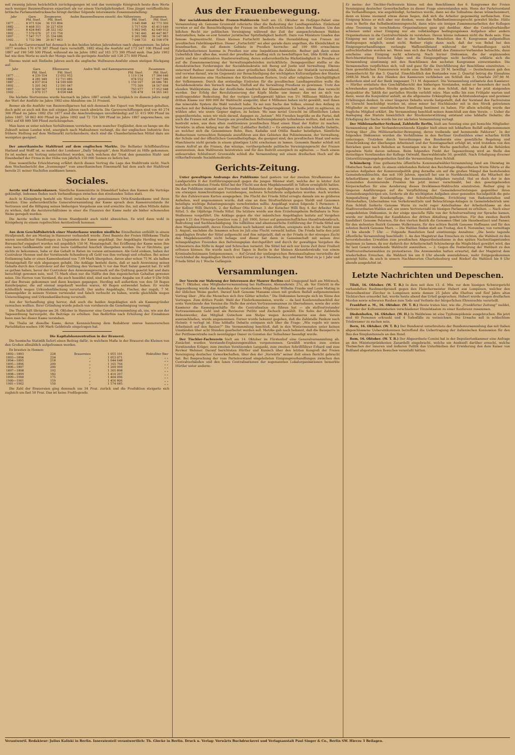seit zwanzig Jahren beträchtlich zurückgegangen ist und das vereinigte Königreich heute dem Werte nach weniger Baumwollwaren exportiert als vor einem Vierteljahrhundert. Eine jüngst veröffentlichte britische Parlamentsdrucksache bringt darüber folgende interessante Zusammenstellung:
| Jahr | Garn | Zeugwaren | Andre Baumwollwaren einschl. des Nähzwirnes | Zusammen |
| --- | --- | --- | --- | --- |
| | Pfd. Sterl. | Pfd. Sterl. | Pfd. Sterl. | Pfd. Sterl. |
| 1877 . . . | 8 971 624 | 30 155 894 | 3 645 848 | 42 773 366 |
| 1882 . . . | 9 468 351 | 30 227 659 | 5 717 639 | 45 413 649 |
| 1887 . . . | 8 424 845 | 28 322 142 | 5 902 945 | 42 649 932 |
| 1892 . . . | 7 570 676 | 27 135 750 | 5 741 441 | 40 447 867 |
| 1897 . . . | 7 547 717 | 25 334 686 | 6 265 580 | 39 147 983 |
| 1902 . . . | 5 732 384 | 29 817 863 | 7 048 731 | 42 598 978 |
Auch der Garnversand hat demnach in den beiden letzten Jahrzehnten rasch abgenommen. Im Jahre 1877 wurden 170 478 387 Pfund Garn verschifft, 1882 stieg die Ausfuhr auf 173 547 100 Pfund und 1887 auf 190 549 500 Pfund, während sie im Jahre 1892 auf 183 373 300 Pfund sank. Das Jahr 1902 hat wie dem Werte so auch der Menge nach die geringste Ausfuhr mit 128 271 800 Pfund.
Ebenso weist seit fünfzehn Jahren auch die englische Wollwaren-Ausfuhr einen stetigen Rückgang auf:
| Jahr | Garn | Ellenwaren | Andre Woll- und Kammgarnwaren | Zusammen |
| --- | --- | --- | --- | --- |
| | Pfd. Sterl. | Pfd. Sterl. | Pfd. Sterl. | Pfd. Sterl. |
| 1877 . . . | 4 239 554 | 12 052 952 | 1 119 134 | 17 384 640 |
| 1882 . . . | 4 281 949 | 12 711 085 | 974 552 | 17 967 586 |
| 1887 . . . | 4 937 014 | 14 599 600 | 1 150 167 | 20 686 781 |
| 1892 . . . | 5 201 342 | 12 591 047 | 775 309 | 18 567 698 |
| 1897 . . . | 6 500 507 | 10 658 464 | 793 977 | 17 952 948 |
| 1902 . . . | 5 070 117 | 8 658 648 | 536 478 | 14 265 243 |
Die höchste Wertsumme wurde hiernach im Jahre 1887 erzielt. Im Vergleich zu diesem Jahre zeigt der Wert der Ausfuhr im Jahre 1902 eine Abnahme um 31 Prozent.
Besser als die Ausfuhr von Baumwollgarnen hat sich demnach der Export von Wollgarnen gehalten, doch geht es auch mit ihm seit einigen Jahren rasch abwärts. Die Garnverschiffungen sind von 40 274 300 Pfund im Jahre 1882 (für 1877 sind die Anschreibungen unvollständig) auf 51 415 900 Pfund im Jahre 1887, 58 862 400 Pfund im Jahre 1892 und 72 724 500 Pfund im Jahre 1897 angewachsen, um 1902 auf 68 989 500 Pfund zurückzugehen.
Man kann es unter solchen Verhältnissen verstehen, wenn mancher Engländer, dem es bange um die Zukunft seines Landes wird, energisch nach Maßnahmen verlangt, die der englischen Industrie ihre frühere Stellung auf dem Weltmarkt zurückerobern; doch sind die Chamberlainschen Mittel dazu am wenigsten geeignet.
Der amerikanische Stahltrust auf dem englischen Markte. Die Belfaster Schiffsbaufirma Harland and Wolff ist, so meldet der Londoner „Daily Telegraph“, dem Stahltrust zu Hilfe gekommen. Es ist soeben ein Vertrag unterzeichnet worden, nach welchem der Trust den gesamten Stahl- und Eisenbedarf der Firma in der Höhe von jährlich 150 000 Tonnen zu liefern hat.
Eine wesentliche Erleichterung erfährt durch diesen Vertrag die Lage des Stahltrusts nicht. Nach dem Wochenbericht des „Ironmonger“ vom amerikanischen Eisenmarkt hat dem auch der Stahltrust bereits 21 seiner Hochöfen ausblasen lassen.
Sociales.
Aerzte und Krankenkassen. Sämtliche Kassenärzte in Düsseldorf haben den Kassen die Verträge gekündigt. Indessen finden noch Verhandlungen zwischen den streitenden Teilen statt.
Auch in Königsberg besteht ein Streit zwischen der gemeinsamen Orts-Krankenkasse und ihren Aerzten. Eine außerordentliche Generalversammlung der Kasse sprach dem Kassenvorstande ihr Vertrauen und die Billigung seines bisherigen Vorgehens aus und ersuchte ihn, mit allen Mitteln dahin zu wirken, daß die Aerzteverhältnisse in einer die Finanzen der Kasse mehr als bisher schonenden Weise geregelt werden.
Die Aerzte wollen nun von ihrem Standpunkt auch nicht abweichen. Es wird dann wohl in Königsberg zu einem regelrechten Aerztestreik kommen.
Aus dem Geschäftsbetrieb einer Musterkasse wurden niedliche Einzelheiten enthüllt in einem Strafprozeß, der am Montag in Hannover verhandelt wurde. Zwei Beamte der Freien Hilfskasse Thalia waren unredlicher Handlungen zu Ungunsten der Kasse angeklagt. Der Angeklagte Herding war als Bureauchef engagiert worden mit angeblich 150 M. Monatsgehalt. Bei Eröffnung der Kasse seien ihm eine leere Geldkassette und zwei leere Geldbeutel feierlich übergeben worden. Da er fürchtete, gar nichts zu bekommen, habe er das Gehalt in Raten im voraus entnommen. Als Geld einkam, haben der Controleur Hennes und der Vorsitzende Schomburg oft Geld von ihm verlangt und erhalten. Bei seiner Entlassung habe er einen Kassenbestand von 7,09 Mark übergeben, davon aber schon 75 M. als halbes Monatsgehalt für sich abgezogen gehabt. Die Anklage besteht darin, daß er nach Anweisung seines Gehalts durch den Controleur auf der Quittung den Vermerk ½ vor das Wort Salair gesetzt hat. Er will es gethan haben, bevor der Controleur den Anweisungsvermerk auf die Quittung gesetzt hat und dazu berechtigt gewesen sein, weil 75 Mark eben nur die Hälfte des ihm zugesicherten Gehaltes gewesen seien. Die Herren vom Vorstand, die auch besoldet sind, sind nach seiner Angabe um 8 oder 9 Uhr früh auf das Bureau gekommen und dann kneipen gegangen. Herding soll außerdem von den 50 Bogen Kanzleipapier, die auf einmal angekauft worden waren, 40 Bogen entwendet haben. Er wurde schließlich wegen Urkundenfälschung verurteilt. Der andre Angeklagte, Fischer, der zugab, 7 M. Kassengelder in seinem Nutzen verwendet und falsch verbucht zu haben, wurde gleichfalls wegen Unterschlagung und Urkundenfälschung verurteilt.
Aus der Verhandlung ging hervor, daß auch die beiden Angeklagten sich als Kassengründer versuchen wollten. Ihrer Gründung wurde jedoch von vornherein die Genehmigung versagt.
Die Thalia hält übrigens am 26. Oktober in Hannover eine Generalversammlung ab, um, wie aus der Tagesordnung hervorgeht, die Beiträge zu erhöhen. Das Bedürfnis nach Erhöhung der Einnahmen kann man bei dieser Kasse verstehen.
Die Thalia ist dieselbe Kasse, deren Kennzeichnung dem Redakteur unsres hannoverschen Parteiblattes soeben 100 Mark Geldstrafe eingetragen hat.
Die Kapitalskonzentration in der Brauerei.
Die hessische Statistik liefert einen Beitrag dafür, in welchem Maße in der Brauerei die Kleinen von den Großen allmählich aufgefressen werden.
Es brauten in Hessen:
| 1892—1893 | 228 | Brauereien | 1 055 191 | Hektoliter Bier |
| 1893—1894 | 224 | „ | 1 053 071 | „ „ |
| 1894—1895 | 218 | „ | 1 044 648 | „ „ |
| 1895—1896 | 209 | „ | 1 165 766 | „ „ |
| 1896—1897 | 200 | „ | 1 209 999 | „ „ |
| 1897—1898 | 192 | „ | 1 305 898 | „ „ |
| 1898—1899 | 182 | „ | 1 410 297 | „ „ |
| 1899—1900 | 175 | „ | 1 404 096 | „ „ |
| 1900—1901 | 159 | „ | 1 456 806 | „ „ |
| 1901—1902 | 150 | „ | 1 574 685 | „ „ |
Die Zahl der Brauereien ging demnach um 34 Proz. zurück und die Produktion steigerte sich zugleich um fast 50 Proz. Das ist keine Freßlegende.
Aus der Frauenbewegung.
Der socialdemokratische Frauen-Wahlverein hielt am 15. Oktober im Hofjäger-Palast eine Versammlung ab. Genosse Grunwald referierte über die Bedeutung der Landtagswahlen. Einleitend verwies er auf die Benachteiligung der Frauen im öffentlich-rechtlichen Leben des Staates. Um das bißchen Recht zur politischen Vereinigung während der Zeit der ausgeschriebenen Wahlen festzustellen, habe es erst feinster juristischer Spitzfindigkeit bedurft. Dazu von Ministers Gnaden das famose Segmentrecht. Einen kleinen Fortschritt bedeute die Heranbildung von Frauen zur preußischen Fabrikinspektion. Dieser „Fortschritt“ sei aber gerade dazu angethan, die Kleinlichkeit zu brandmarken, die auf diesem Gebiete in Preußen herrsche: auf 100 000 erwachsene Fabrikarbeiterinnen komme in Preußen nur eine Inspektions-Assistentin. Redner gab dann einen Ueberblick über alles das, womit der preußische Landtag sich zu beschäftigen hat, übte Kritik an der Justiz und der reaktionären Staatsverwaltung, deren außerordentliche Rückständigkeit in Preußen er auf die Zusammensetzung der Verwaltungsbehörden zurückführte. Demgegenüber stellte er die demokratischen Forderungen der Socialdemokratie mit Bezug auf Justiz und Verwaltung. Ebenso unterwarf Redner unser Schulwesen einer gründlichen Kritik, die Zahlen der Statistik verwendend, und verwies darauf, wie im Gegensatz zur Benachteiligung der wichtigsten Kulturaufgaben des Staates und der Kommune eine Hochsaison des Kirchenbaues floriere, trotz aller religiösen Gleichgültigkeit der Volksmassen. Durch das erstmalige Eintreten für die preußischen Landtagswahlen wolle die Socialdemokratie den Versuch machen, Einfluß auf die Verwaltung Preußens zu gewinnen. Trotz des elenden Wahlsystems, das der deutlichste Ausdruck der Klassenherrschaft sei, müsse dies versucht werden. Der Erfolg der Revolutionierung der Köpfe bleibe uns immer; das sei an sich von weittragendster Bedeutung. Bei der vorigen Landtagswahl hätten von 5½ Millionen Wählern der dritten Klasse nur 800 000 ihr Wahlrecht ausgeübt; über 4 Millionen haben nicht gewählt, weil ihnen das miserable System die Wahl verekelt habe. Es sei nun Sache des Volkes, einmal den Anfang zu machen mit der Bekämpfung des Systems preußischer Regierungskunst. Es heiße jetzt zu agitieren, zu wühlen oder, wie unsre Gegner sagten, zu hetzen. Wo man soviel Unrecht im öffentlichen Leben gegenüberstehe, seien wir stolz darauf, dagegen zu „hetzen“. Mit Freuden begrüße es die Partei, daß auch die Frauen mit aller Energie am preußischen Befreiungskampfe teilnehmen wollten, daß auch sie bestrebt seien, aus dem alten reaktionären preußischen Staat einen Staat der Kultur zu machen. Vorwärts: in allem Anfang war die That! (Lebhafter Beifall.) — Es entspann sich eine lebhafte Debatte, an welcher sich die Genossinnen Bohn, Bien, Kadaike und Ottilie Baader beteiligten. Sämtliche Rednerinnen vermochten Beispiele anzuführen aus den Gebieten des Polizeiwesens, der Verwaltung, der Schule und der öffentlichen Gesundheitspflege, die geeignet sind, den preußischen Staat und seine Maschinerie nicht gerade in einem günstigen Licht erscheinen zu lassen. Genossin Baader schloß mit einem Aufruf an die Frauen, das winzige, vorübergehende politische Vereinigungsrecht der Frauen auszunutzen, dem Wahlverein beizutreten und für den Beitritt energisch zu agitieren. — Nach einem anfeuernden Schlußwort Grunwalds schloß die Versammlung mit einem dreifachen Hoch auf die völkerbefreiende Socialdemokratie.
Gerichts-Zeitung.
Unter gewaltigem Andrange des Publikums fand gestern vor der zweiten Strafkammer des Landgerichts II der Entführungsprozeß gegen die jungen Männer statt, welche der in letzter Zeit mehrfach erwähnten Frieda Sittel bei der Flucht aus dem Magdalenenstift in Teltow ermöglicht hatten. Da das Publikum zumeist aus Freunden und Bekannten der Angeklagten zu bestehen schien, waren, um etwaigen Ausschreitungen vorzubeugen, mehrere Schutzleute aufgeboten worden. Auch wurden für den Zuhörerraum Karten ausgegeben. Die Flucht der Frieda Sittel erregte damals um so größeres Aufsehen, weil angenommen wurde, daß eine an dem Strafverfahren gegen Steldt und Genossen beteiligte wichtige Belastungszeugin verschwinden sollte. Angeklagt waren folgende 5 Personen: 1. der Kellner Willi Dietrich, 2. der Kellner Otto Körner, 3. der Kutscher Willi Boy, 4. der Arbeiter Max Sittel, 5. die 16jährige Frieda Sittel. Die letztere wurde aus dem Erziehungsheim Bethabara in Neu-Weißensee vorgeführt. Die Anklage gegen die vier männlichen Angeklagten lautete auf Vergehen gegen § 21 des Fürsorge-Gesetzes vom 2. Juli 1900, ferner auf gemeinschaftlichen Hausfriedensbruch, Bedrohung und Sachbeschädigung. Die tollkühne und abenteuerliche Entführung der Frieda Sittel aus dem Magdalenenstift, deren Einzelheiten noch bekannt sein dürften, ereignete sich in der Nacht zum 5. August, nachdem die Insassen schon im Juli eine Flucht versucht hatten. Die Frieda hatte den jetzt angeklagten Bruder der Sittel aufgesucht und ihm mitgeteilt, daß es der Frieda in der strengen Zucht des Magdalenenstifts nicht behage und dieser hat dann in Gemeinschaft mit seinen drei mitangeklagten Freunden den Befreiungsplan durchgeführt und durch ihr gewaltiges Vorgehen die Schwestern des Stifts in Angst und Schrecken versetzt. Die Sittel hat sich nur kurze Zeit ihrer Freiheit erfreuen können. Sie wurde nach drei Tagen in Berlin in der kleinen Alexanderstraße von einem Kriminalschutzmann festgenommen. — Auf Grund der umfangreichen Beweisaufnahme verurteilte der Gerichtshof die Angeklagten Dietrich und Körner zu je 6 Monaten, Boy und Max Sittel zu je 1 Jahr und Frieda Sittel zu 1 Woche Gefängnis.
Versammlungen.
Der Verein zur Wahrung der Interessen der Maurer Berlins und Umgegend hielt am Mittwoch, den 7. Oktober, eine Mitgliederversammlung bei Hoffmann, Alexanderstr. 27c, ab. Vor Eintritt in die Tagesordnung wurde das Andenken der verstorbenen Mitglieder Wilhelm Franke und Louis Mating in der üblichen Weise geehrt. Darauf hielt Genosse Manasse einen mit großem Beifall aufgenommenen Vortrag über: „Wie die Menschen sich ihre Götter schufen.“ Die Diskussion bewegte sich im Sinne des Vortrages. Zum dritten Punkt: Wahl der Fünferkommission, wurde — da laut Konferenzbeschluß der erste Vorsitzende des Vereins die Stelle des ersten Vertrauensmannes zu übernehmen, sowie der erste Kassierer die Kassengeschäfte für die Centralisation zu führen hat — als stellvertretender Vertrauensmann Gehl und als Revisoren Putlitz und Zschoch gewählt. Ein Sohn der Zahlstelle Birkenwerder, das Mitglied Gutschow aus Stolpe wegen Accordmauerns aus dem Verein auszuschließen, wurde angenommen. Ferner wurde bekannt gegeben, daß die Zahlstelle Pankow nach Heinstr. 4 verlegt ist. Eine lebhafte Debatte entspann sich über die Frage: „Wie regeln wir unsre Arbeitszeit auf den Bauten?“ Die Versammlung beschloß, daß in den Wintermonaten unter keinen Umständen über acht Stunden gearbeitet werden soll. Metzke gab noch bekannt, daß die Bausperre in der Puttbuserstraße nach neuntägiger Dauer zu Gunsten der Teilnehmer beendigt wurde.
Der Tischler-Fachverein hielt am 14. Oktober im Fürstenhof eine Generalversammlung ab. Zunächst wurden Vorstands-Ergänzungswahlen vorgenommen. Gewählt wurden zum ersten Vorsitzenden Krüger, zum zweiten Vorsitzenden Langanki, zum zweiten Schriftführer Erhard und zum Revisor Wehmer. Darauf berichteten Hürtler und Kunisch über den letzten Kongreß der Freien Vereinigung deutscher Gewerkschaften, über den der „Vorwärts“ seiner Zeit einen Bericht gebracht hat. Bei Besprechung der vom Parteivorstand eingeleiteten Einigungsverhandlungen zwischen den Centralverbänden und den losen Centralisationen der sogenannten Lokalorganisationen bemerkte Hürtler unter anderm:
Er meine: der Tischler-Fachverein könne mit den Beschlüssen des 6. Kongresses der Freien Vereinigung deutscher Gewerkschaften zu dieser Frage einverstanden sein. Wenn der Parteivorstand die Verhandlungen, wie angekündigt, fortsetzen werde, dann sei die Teilnahme daran wünschenswert, denn es könne niemand etwas daran liegen, daß sich die Arbeiter gegenseitig zerfleischen. Eine Einigung könne er sich aber nur denken, wenn das Selbstbestimmungsrecht gewahrt bleibe. Hätte man in Berlin das Selbstbestimmungsrecht, dann wäre ein inniges Zusammenarbeiten der Kollegen ohne Trennung in verschiedene Organisationen ganz gut denkbar. Aber die Centralverbändler schienen unter einer Einigung nur ein vollständiges bedingungsloses Aufgehen aller andern Organisationen in die Centralverbände zu verstehen. Davon könne indessen nicht die Rede sein. Eine Einigung sei nur auf Grund der in der bekannten Resolution des 6. Kongresses aufgestellten Bedingungen möglich, sonst nicht. Redner rügte dann noch, daß der von Bebel bei den Einigungsverhandlungen verlangte Waffenstillstand während der Verhandlungen nicht aufrechterhalten worden sei. Wenn man sich das Fachblatt des Zimmerer-Verbandes betrachte, dann erscheine eine Einigung recht schwierig. Nach kurzer Diskussion, die der ergänzenden Berichterstattung Kunischs folgte und die Einigungsfrage nicht berührte, erklärte sich die Versammlung einstimmig mit den Beschlüssen des sechsten Kongresses einverstanden. Die Versammelten verpflichten sich, voll und ganz für die Durchführung der Beschlüsse einzutreten. — Dem gewerblichen Frauenverein wurde eine Beihilfe von 20 M. bewilligt. — Deutschmann gab den Kassenbericht für das 3. Quartal. Einschließlich des Bestandes vom 2. Quartal betrug die Einnahme 2088,56 Mark. In den Händen des Kassierers verblieben am Schluß des 3. Quartals 297,90 M. Außerdem sind auf der Bank insgesamt 711 M. deponiert. Die Versammlung entlastete den Kassierer. — Hürtler erstattete den Geschäftsbericht des bisherigen Vorstandes, wobei er besonders der noch schwebenden partiellen Streiks gedachte. Er kam zu dem Schluß, daß bei der jetzt steigenden Konjunktur die Taktik der partiellen Streiks verfehlt wäre. Man sollte bis zum Frühjahr warten und dann, wenn die Konjunktur anhält, an die allgemeine Erkämpfung des Achtstundentages und gewisser Erhöhungen denken. In einer längeren Debatte wurde festgestellt, daß der Vorstand des Fachvereins zu Unrecht beschuldigt worden ist, eines seiner bei Hochhäusler mit in den Streik getretenen Mitglieder zu einer unsolidarischen Handlung bestimmt zu haben. Für allein schuldig wurde das fragliche Mitglied erklärt. Die Versammlung beschloß seinen Ausschluß aus dem Verein. — Ueber die Auslegung des Statuts hinsichtlich der Streikunterstützung entstand eine lebhafte Debatte; die Erledigung der Sache wurde bis zur nächsten Versammlung vertagt.
Der Mühlenarbeiter-Verband, Zahlstelle Berlin, hielt am Sonntag eine gut besuchte Mitglieder-Versammlung ab. Der Verbandsvorsitzende Käppler hielt einen mit lebhaftem Beifall aufgenommenen Vortrag über „Die Mühlenarbeiter-Bewegung, deren treibende und hemmende Faktoren“. In der folgenden Diskussion wurden die Verhältnisse in den Berliner Großmühlen einer scharfen Kritik unterzogen. Trotzdem durch Verordnungen des Bundesrats eine gesetzliche Regelung und Einschränkung der überlangen Arbeitszeit und der Sonntagsarbeit erfolgt ist, wird trotzdem von den Betrieben ganz nach Belieben an Sonntagen wie in der Woche geschuftet, ohne daß die Behörden irgendwie Notiz davon nehmen. Beim folgenden Punkt der Tagesordnung wird an Stelle des derzeitigen Vorsitzenden der Kollege Ostwald, Baerwaldstraße 50, gewählt. Nach Erledigung diverser Unterstützungsangelegenheiten fand die Versammlung ihren Schluß.
Schöneberg. Eine gutbesuchte öffentliche Kommunalwähler-Versammlung fand am Dienstag im Obstschen Saale statt. In einem einleitenden Referat des Reichstags-Abgeordneten Wurm führte er die socialen Aufgaben der Kommunalpolitik ging derselbe ein auf die großen Mängel des bestehenden Gemeindewahlrechts, das seit 100 Jahren, speciell bei uns in Norddeutschland, die Mitarbeit der Arbeiterklasse an der Gestaltung der kommunalen Aufgaben vereitel. Hat es doch der in den Gemeinden dominierende Freisinn bis jetzt immer verschmäht, bei den gesetzgebenden Körperschaften für eine Aenderung dieses Dreiklassen-Wahlrechts einzutreten. Redner ging in längeren Ausführungen auf die Verpflichtung der Gemeindevertretungen gegenüber ihren Gemeindeangehörigen ein, forderte als die wichtigsten Aufgaben einer gesunden Socialpolitik die gute Ausgestaltung der Krankenpflege, der Schulverhältnisse, Errichtung von Badeanstalten und Wärmehallen, Uebernahme von Verkehrsmitteln und Beleuchtungs-Anlagen in Gemeindebetrieb usw. Zum Schluß forderte Genosse Wurm zu recht reger Anteilnahme der Arbeiterklasse an den Stadtverordneten-Wahlen auf, um unsre Vertreterzahl im hiesigen Parlament zu erhöhen. — Nach einer ausgedehnten Diskussion, in der einige specielle Fälle von der Schulverwaltung zur Sprache kamen, wurde zur Aufstellung der Kandidaten der dritten Abteilung geschritten. Für den zweiten Bezirk kandidiert Genosse Peterson, für den vierten Bezirk die Genossen Obst (als Hausbesitzer) und Panser, für den siebenten Bezirk Genosse Wollermann, für den achten Bezirk Genosse Hoffmann und für den zehnten Bezirk Genosse Marx. — Die Wahlen finden statt am Freitag, den 6. November, von vormittags 11 bis abends 7 Uhr. — Folgende Resolution fand einstimmige Annahme: „Die heute tagende öffentliche Versammlung beschließt: 1. An den Magistrat das Ersuchen zu richten, die Wahlzeit zu den bevorstehenden Urwahlen zum preußischen Abgeordnetenhause in den späten Nachmittagsstunden beginnen zu lassen, da nur dadurch der Arbeiterschaft Schönebergs die Möglichkeit gewährt wird, das ihr laut Gesetz zustehende Wahlrecht auszuüben. — 2. Gegen die Festsetzung der Wahlzeit zu den Stadtverordnetenwahlen zu protestieren. Die Anwesenden hatten erwartet, daß der Magistrat dem wiederholten Ersuchen, die Wahlzeit bis um 8 Uhr abends auszudehnen, mehr Entgegenkommen gezeigt hätte, da auch in unsern Nachbarorten Charlottenburg und Rixdorf die Wahlzeit bis 8 Uhr abends ausgedehnt ist.
Letzte Nachrichten und Depeschen.
Tilsit, 16. Oktober. (W. T. B.) In dem seit dem 13. d. Mts. vor dem hiesigen Schwurgericht verhandelten Raubmordprozeß gegen den Fleischermeister Hubert aus Lompönen, welcher den Meiereibesitzer Zürcher in Lompönen sowie dessen 25 Jahre alte Ehefrau und fünf Jahre altes Töchterchen ermordet hat, wurde heute abend das Urteil gesprochen. Hubert wurde wegen dreifachen Mordes sowie schweren Raubes zum Tode und Verluste der bürgerlichen Ehrenrechte verurteilt.
Frankfurt a. M., 16. Oktober. (W. T. B.) Heute traten hier, wie die „Frankfurter Zeitung“ meldet, Vertreter der Kultusministerien verschiedener Einzelstaaten zu einer Konferenz zusammen.
Diedenhofen, 16. Oktober. (W. H.) In Waldwiese ist eine Typhusepidemie ausgebrochen. Bis jetzt sind 40 Personen erkrankt und 4 Todesfälle zu verzeichnen. Die Ursache soll in schlechtem Trinkwasser zu suchen sein.
Bern, 16. Oktober. (W. T. B.) Der Bundesrat unterbreitete der Bundesversammlung das mit Italien abgeschlossene Uebereinkommen betreffend die Uebertragung der italienischen Konzession für den Bau des Simplontunnels an den Bund.
Rom, 16. Oktober. (W. T. B.) Der Abgeordnete Comini hat in der Deputiertenkammer eine Anfrage an den Ministerpräsidenten Zanardelli eingebracht, welche um Auskunft darüber ersucht, welche Thatsachen der inneren und äußeren Politik das Unterbleiben der Erwiderung des dem Kaiser von Rußland abgestatteten Besuches veranlaßt hätten.
Verantwortl. Redakteur: Julius Kaliski in Berlin. Inseratenteil verantwortlich: Th. Glocke in Berlin. Druck u. Verlag: Vorwärts Buchdruckerei und Verlagsanstalt Paul Singer & Co., Berlin SW. Hierzu 3 Beilagen.